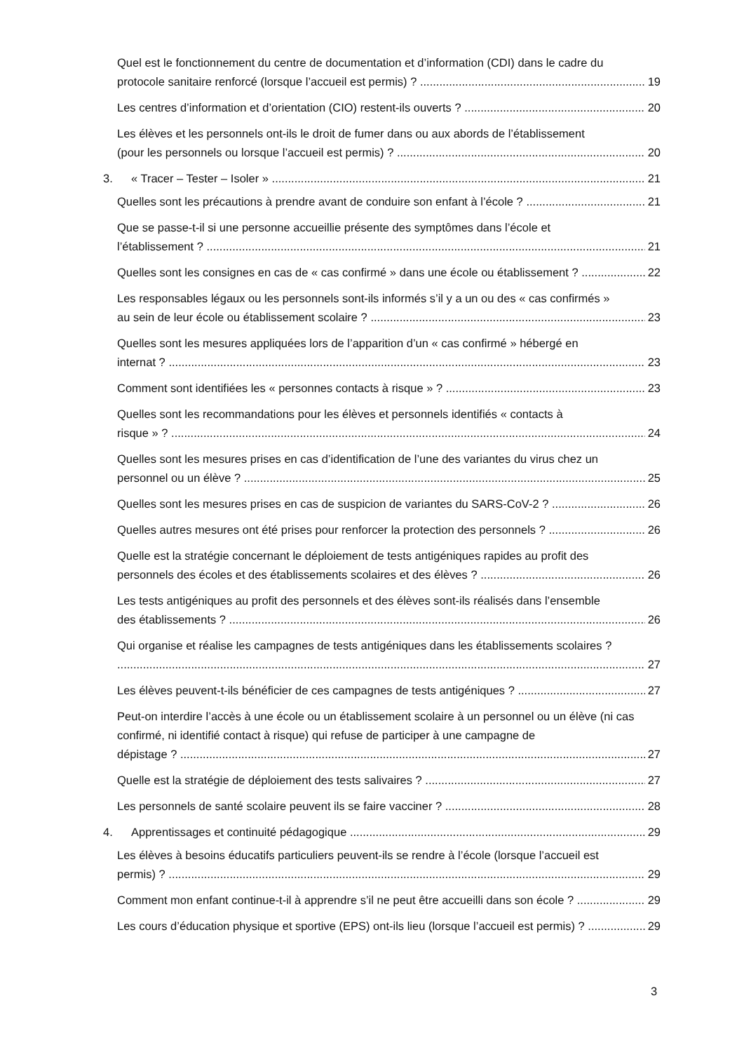Quel est le fonctionnement du centre de documentation et d’information (CDI) dans le cadre du
protocole sanitaire renforcé (lorsque l’accueil est permis) ? 19
Les centres d’information et d’orientation (CIO) restent-ils ouverts ? 20
Les élèves et les personnels ont-ils le droit de fumer dans ou aux abords de l’établissement
(pour les personnels ou lorsque l’accueil est permis) ? 20
3. « Tracer – Tester – Isoler » 21
Quelles sont les précautions à prendre avant de conduire son enfant à l’école ? 21
Que se passe-t-il si une personne accueillie présente des symptômes dans l’école et
l’établissement ? 21
Quelles sont les consignes en cas de « cas confirmé » dans une école ou établissement ? 22
Les responsables légaux ou les personnels sont-ils informés s’il y a un ou des « cas confirmés »
au sein de leur école ou établissement scolaire ? 23
Quelles sont les mesures appliquées lors de l’apparition d’un « cas confirmé » hébergé en
internat ? 23
Comment sont identifiées les « personnes contacts à risque » ? 23
Quelles sont les recommandations pour les élèves et personnels identifiés « contacts à
risque » ? 24
Quelles sont les mesures prises en cas d’identification de l’une des variantes du virus chez un
personnel ou un élève ? 25
Quelles sont les mesures prises en cas de suspicion de variantes du SARS-CoV-2 ? 26
Quelles autres mesures ont été prises pour renforcer la protection des personnels ? 26
Quelle est la stratégie concernant le déploiement de tests antigéniques rapides au profit des
personnels des écoles et des établissements scolaires et des élèves ? 26
Les tests antigéniques au profit des personnels et des élèves sont-ils réalisés dans l’ensemble
des établissements ? 26
Qui organise et réalise les campagnes de tests antigéniques dans les établissements scolaires ?
27
Les élèves peuvent-t-ils bénéficier de ces campagnes de tests antigéniques ? 27
Peut-on interdire l’accès à une école ou un établissement scolaire à un personnel ou un élève (ni cas confirmé, ni identifié contact à risque) qui refuse de participer à une campagne de
dépistage ? 27
Quelle est la stratégie de déploiement des tests salivaires ? 27
Les personnels de santé scolaire peuvent ils se faire vacciner ? 28
4. Apprentissages et continuité pédagogique 29
Les élèves à besoins éducatifs particuliers peuvent-ils se rendre à l’école (lorsque l’accueil est
permis) ? 29
Comment mon enfant continue-t-il à apprendre s’il ne peut être accueilli dans son école ? 29
Les cours d’éducation physique et sportive (EPS) ont-ils lieu (lorsque l’accueil est permis) ? 29
3